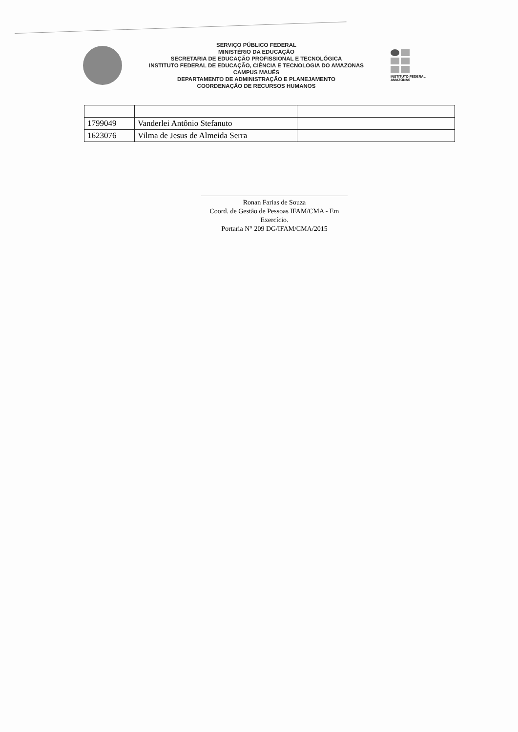SERVIÇO PÚBLICO FEDERAL
MINISTÉRIO DA EDUCAÇÃO
SECRETARIA DE EDUCAÇÃO PROFISSIONAL E TECNOLÓGICA
INSTITUTO FEDERAL DE EDUCAÇÃO, CIÊNCIA E TECNOLOGIA DO AMAZONAS
CAMPUS MAUÉS
DEPARTAMENTO DE ADMINISTRAÇÃO E PLANEJAMENTO
COORDENAÇÃO DE RECURSOS HUMANOS
INSTITUTO FEDERAL
AMAZONAS
| 1799049 | Vanderlei Antônio Stefanuto | |
| 1623076 | Vilma de Jesus de Almeida Serra | |
Ronan Farias de Souza
Coord. de Gestão de Pessoas IFAM/CMA - Em Exercício.
Portaria N° 209 DG/IFAM/CMA/2015